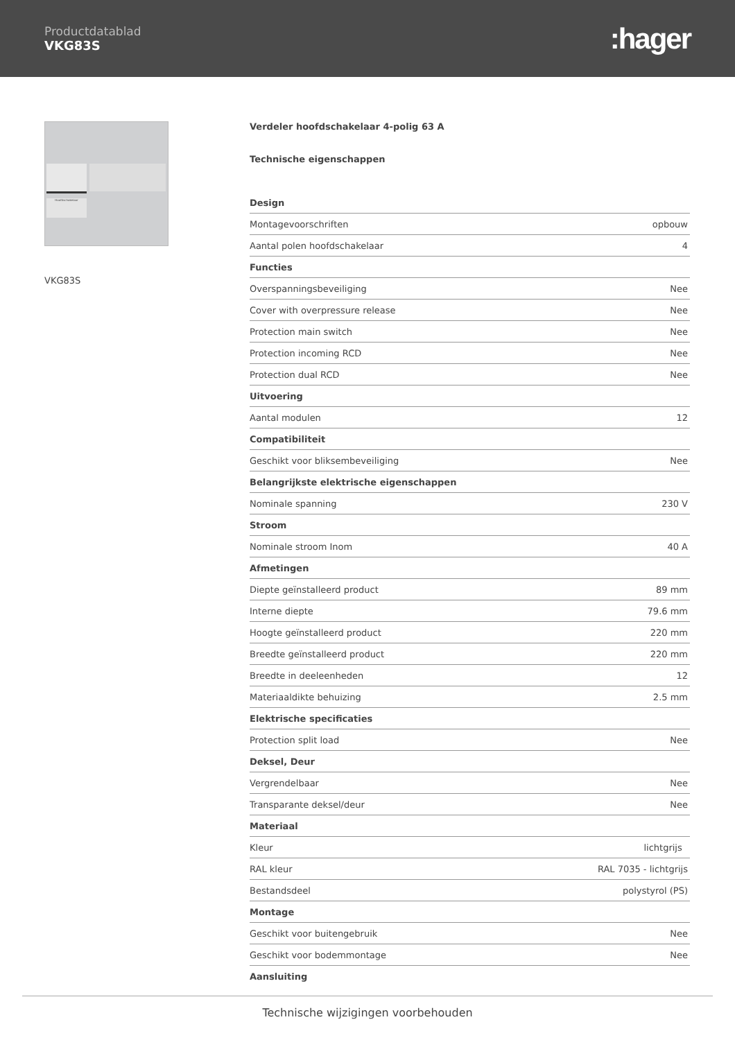Productdatablad
VKG83S
:hager
Hoofdschakelaar
VKG83S
Verdeler hoofdschakelaar 4-polig 63 A
Technische eigenschappen
| Design | |
| --- | --- |
| Montagevoorschriften | opbouw |
| Aantal polen hoofdschakelaar | 4 |
| Functies | |
| Overspanningsbeveiliging | Nee |
| Cover with overpressure release | Nee |
| Protection main switch | Nee |
| Protection incoming RCD | Nee |
| Protection dual RCD | Nee |
| Uitvoering | |
| Aantal modulen | 12 |
| Compatibiliteit | |
| Geschikt voor bliksembeveiliging | Nee |
| Belangrijkste elektrische eigenschappen | |
| Nominale spanning | 230 V |
| Stroom | |
| Nominale stroom Inom | 40 A |
| Afmetingen | |
| Diepte geïnstalleerd product | 89 mm |
| Interne diepte | 79.6 mm |
| Hoogte geïnstalleerd product | 220 mm |
| Breedte geïnstalleerd product | 220 mm |
| Breedte in deeleenheden | 12 |
| Materiaaldikte behuizing | 2.5 mm |
| Elektrische specificaties | |
| Protection split load | Nee |
| Deksel, Deur | |
| Vergrendelbaar | Nee |
| Transparante deksel/deur | Nee |
| Materiaal | |
| Kleur | lichtgrijs |
| RAL kleur | RAL 7035 - lichtgrijs |
| Bestandsdeel | polystyrol (PS) |
| Montage | |
| Geschikt voor buitengebruik | Nee |
| Geschikt voor bodemmontage | Nee |
| Aansluiting | |
Technische wijzigingen voorbehouden